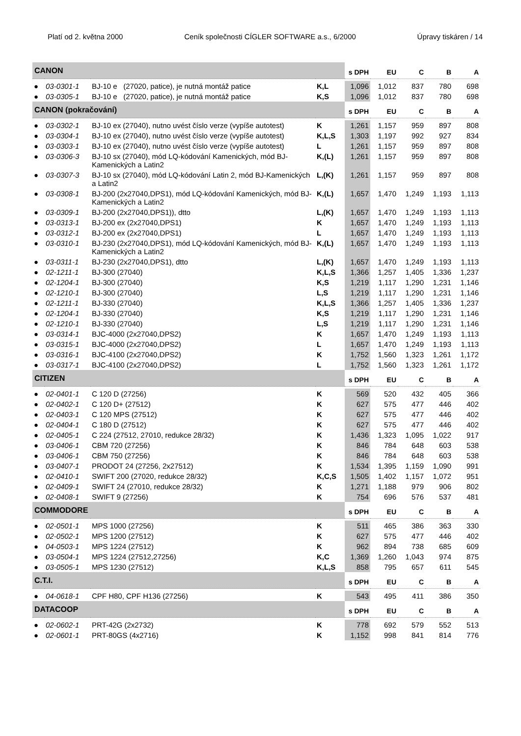Platí od 2. května 2000 Ceník společnosti CÍGLER SOFTWARE a.s., 6/2000 Úpravy tiskáren / 14
| CANON | | | | s DPH | EU | C | B | A |
| --- | --- | --- | --- | --- | --- | --- | --- | --- |
| ● | 03-0301-1 | BJ-10 e (27020, patice), je nutná montáž patice | K,L | 1,096 | 1,012 | 837 | 780 | 698 |
| ● | 03-0305-1 | BJ-10 e (27020, patice), je nutná montáž patice | K,S | 1,096 | 1,012 | 837 | 780 | 698 |
| CANON (pokračování) | | | | s DPH | EU | C | B | A |
| ● | 03-0302-1 | BJ-10 ex (27040), nutno uvést číslo verze (vypíše autotest) | K | 1,261 | 1,157 | 959 | 897 | 808 |
| ● | 03-0304-1 | BJ-10 ex (27040), nutno uvést číslo verze (vypíše autotest) | K,L,S | 1,303 | 1,197 | 992 | 927 | 834 |
| ● | 03-0303-1 | BJ-10 ex (27040), nutno uvést číslo verze (vypíše autotest) | L | 1,261 | 1,157 | 959 | 897 | 808 |
| ● | 03-0306-3 | BJ-10 sx (27040), mód LQ-kódování Kamenických, mód BJ-Kamenických a Latin2 | K,(L) | 1,261 | 1,157 | 959 | 897 | 808 |
| ● | 03-0307-3 | BJ-10 sx (27040), mód LQ-kódování Latin 2, mód BJ-Kamenických a Latin2 | L,(K) | 1,261 | 1,157 | 959 | 897 | 808 |
| ● | 03-0308-1 | BJ-200 (2x27040,DPS1), mód LQ-kódování Kamenických, mód BJ- Kamenických a Latin2 | K,(L) | 1,657 | 1,470 | 1,249 | 1,193 | 1,113 |
| ● | 03-0309-1 | BJ-200 (2x27040,DPS1)), dtto | L,(K) | 1,657 | 1,470 | 1,249 | 1,193 | 1,113 |
| ● | 03-0313-1 | BJ-200 ex (2x27040,DPS1) | K | 1,657 | 1,470 | 1,249 | 1,193 | 1,113 |
| ● | 03-0312-1 | BJ-200 ex (2x27040,DPS1) | L | 1,657 | 1,470 | 1,249 | 1,193 | 1,113 |
| ● | 03-0310-1 | BJ-230 (2x27040,DPS1), mód LQ-kódování Kamenických, mód BJ- Kamenických a Latin2 | K,(L) | 1,657 | 1,470 | 1,249 | 1,193 | 1,113 |
| ● | 03-0311-1 | BJ-230 (2x27040,DPS1), dtto | L,(K) | 1,657 | 1,470 | 1,249 | 1,193 | 1,113 |
| ● | 02-1211-1 | BJ-300 (27040) | K,L,S | 1,366 | 1,257 | 1,405 | 1,336 | 1,237 |
| ● | 02-1204-1 | BJ-300 (27040) | K,S | 1,219 | 1,117 | 1,290 | 1,231 | 1,146 |
| ● | 02-1210-1 | BJ-300 (27040) | L,S | 1,219 | 1,117 | 1,290 | 1,231 | 1,146 |
| ● | 02-1211-1 | BJ-330 (27040) | K,L,S | 1,366 | 1,257 | 1,405 | 1,336 | 1,237 |
| ● | 02-1204-1 | BJ-330 (27040) | K,S | 1,219 | 1,117 | 1,290 | 1,231 | 1,146 |
| ● | 02-1210-1 | BJ-330 (27040) | L,S | 1,219 | 1,117 | 1,290 | 1,231 | 1,146 |
| ● | 03-0314-1 | BJC-4000 (2x27040,DPS2) | K | 1,657 | 1,470 | 1,249 | 1,193 | 1,113 |
| ● | 03-0315-1 | BJC-4000 (2x27040,DPS2) | L | 1,657 | 1,470 | 1,249 | 1,193 | 1,113 |
| ● | 03-0316-1 | BJC-4100 (2x27040,DPS2) | K | 1,752 | 1,560 | 1,323 | 1,261 | 1,172 |
| ● | 03-0317-1 | BJC-4100 (2x27040,DPS2) | L | 1,752 | 1,560 | 1,323 | 1,261 | 1,172 |
| CITIZEN | | | | s DPH | EU | C | B | A |
| ● | 02-0401-1 | C 120 D (27256) | K | 569 | 520 | 432 | 405 | 366 |
| ● | 02-0402-1 | C 120 D+ (27512) | K | 627 | 575 | 477 | 446 | 402 |
| ● | 02-0403-1 | C 120 MPS (27512) | K | 627 | 575 | 477 | 446 | 402 |
| ● | 02-0404-1 | C 180 D (27512) | K | 627 | 575 | 477 | 446 | 402 |
| ● | 02-0405-1 | C 224 (27512, 27010, redukce 28/32) | K | 1,436 | 1,323 | 1,095 | 1,022 | 917 |
| ● | 03-0406-1 | CBM 720 (27256) | K | 846 | 784 | 648 | 603 | 538 |
| ● | 03-0406-1 | CBM 750 (27256) | K | 846 | 784 | 648 | 603 | 538 |
| ● | 03-0407-1 | PRODOT 24 (27256, 2x27512) | K | 1,534 | 1,395 | 1,159 | 1,090 | 991 |
| ● | 02-0410-1 | SWIFT 200 (27020, redukce 28/32) | K,C,S | 1,505 | 1,402 | 1,157 | 1,072 | 951 |
| ● | 02-0409-1 | SWIFT 24 (27010, redukce 28/32) | K | 1,271 | 1,188 | 979 | 906 | 802 |
| ● | 02-0408-1 | SWIFT 9 (27256) | K | 754 | 696 | 576 | 537 | 481 |
| COMMODORE | | | | s DPH | EU | C | B | A |
| ● | 02-0501-1 | MPS 1000 (27256) | K | 511 | 465 | 386 | 363 | 330 |
| ● | 02-0502-1 | MPS 1200 (27512) | K | 627 | 575 | 477 | 446 | 402 |
| ● | 04-0503-1 | MPS 1224 (27512) | K | 962 | 894 | 738 | 685 | 609 |
| ● | 03-0504-1 | MPS 1224 (27512,27256) | K,C | 1,369 | 1,260 | 1,043 | 974 | 875 |
| ● | 03-0505-1 | MPS 1230 (27512) | K,L,S | 858 | 795 | 657 | 611 | 545 |
| C.T.I. | | | | s DPH | EU | C | B | A |
| ● | 04-0618-1 | CPF H80, CPF H136 (27256) | K | 543 | 495 | 411 | 386 | 350 |
| DATACOOP | | | | s DPH | EU | C | B | A |
| ● | 02-0602-1 | PRT-42G (2x2732) | K | 778 | 692 | 579 | 552 | 513 |
| ● | 02-0601-1 | PRT-80GS (4x2716) | K | 1,152 | 998 | 841 | 814 | 776 |